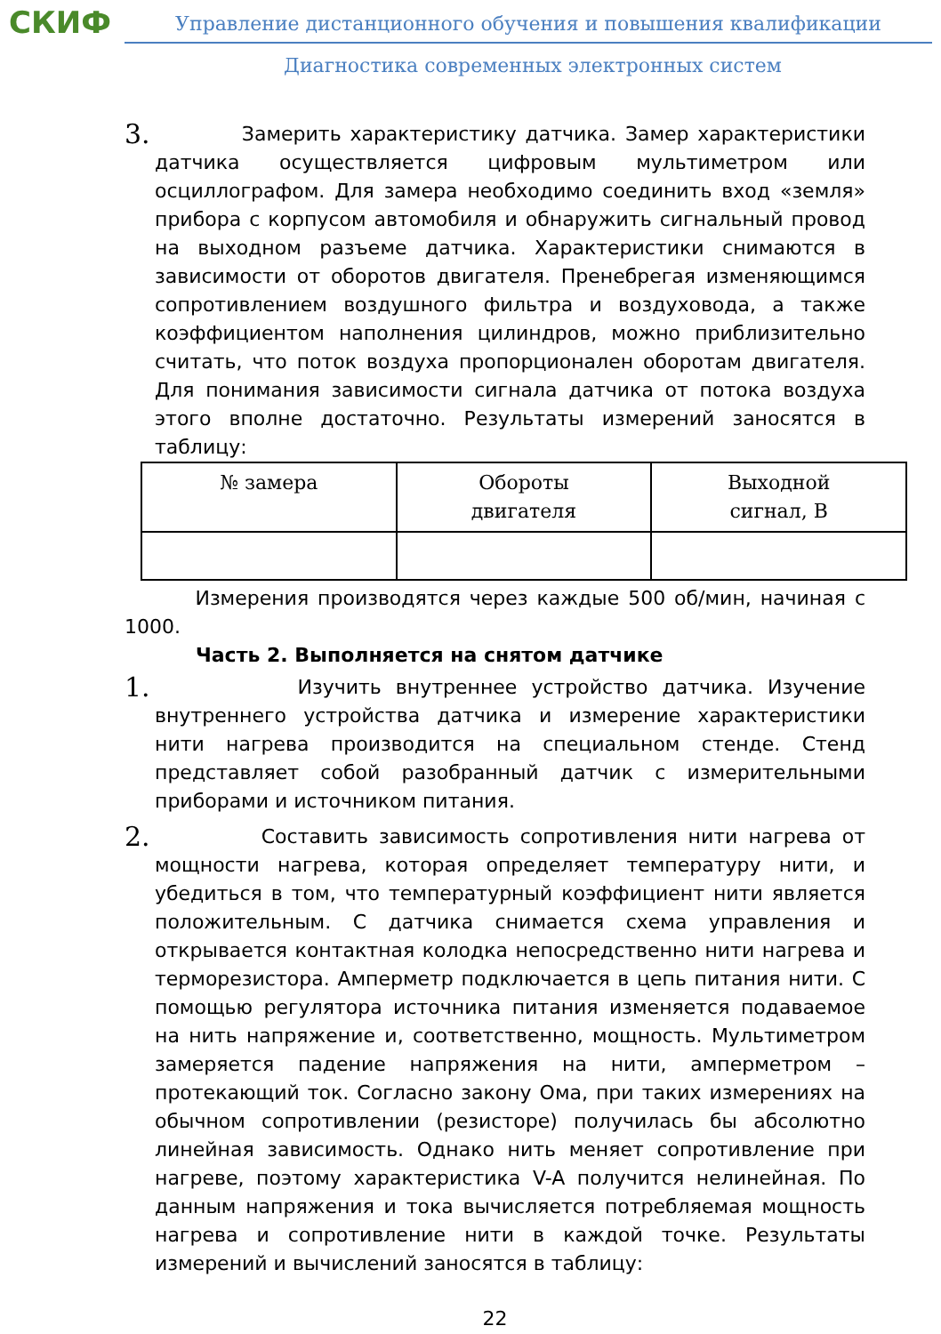СКИФ
Управление дистанционного обучения и повышения квалификации
Диагностика современных электронных систем
3.
Замерить характеристику датчика. Замер характеристики датчика осуществляется цифровым мультиметром или осциллографом. Для замера необходимо соединить вход «земля» прибора с корпусом автомобиля и обнаружить сигнальный провод на выходном разъеме датчика. Характеристики снимаются в зависимости от оборотов двигателя. Пренебрегая изменяющимся сопротивлением воздушного фильтра и воздуховода, а также коэффициентом наполнения цилиндров, можно приблизительно считать, что поток воздуха пропорционален оборотам двигателя. Для понимания зависимости сигнала датчика от потока воздуха этого вполне достаточно. Результаты измерений заносятся в таблицу:
| № замера | Обороты двигателя | Выходной сигнал, В |
Измерения производятся через каждые 500 об/мин, начиная с 1000.
Часть 2. Выполняется на снятом датчике
1.
Изучить внутреннее устройство датчика. Изучение внутреннего устройства датчика и измерение характеристики нити нагрева производится на специальном стенде. Стенд представляет собой разобранный датчик с измерительными приборами и источником питания.
2.
Составить зависимость сопротивления нити нагрева от мощности нагрева, которая определяет температуру нити, и убедиться в том, что температурный коэффициент нити является положительным. С датчика снимается схема управления и открывается контактная колодка непосредственно нити нагрева и терморезистора. Амперметр подключается в цепь питания нити. С помощью регулятора источника питания изменяется подаваемое на нить напряжение и, соответственно, мощность. Мультиметром замеряется падение напряжения на нити, амперметром – протекающий ток. Согласно закону Ома, при таких измерениях на обычном сопротивлении (резисторе) получилась бы абсолютно линейная зависимость. Однако нить меняет сопротивление при нагреве, поэтому характеристика V-A получится нелинейная. По данным напряжения и тока вычисляется потребляемая мощность нагрева и сопротивление нити в каждой точке. Результаты измерений и вычислений заносятся в таблицу:
22